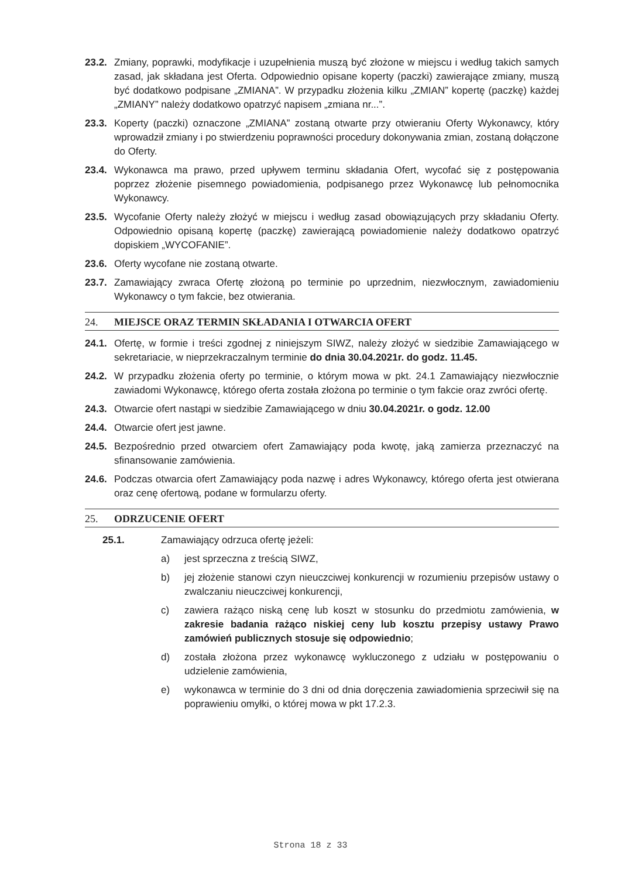23.2.
Zmiany, poprawki, modyfikacje i uzupełnienia muszą być złożone w miejscu i według takich samych zasad, jak składana jest Oferta. Odpowiednio opisane koperty (paczki) zawierające zmiany, muszą być dodatkowo podpisane „ZMIANA”. W przypadku złożenia kilku „ZMIAN” kopertę (paczkę) każdej „ZMIANY” należy dodatkowo opatrzyć napisem „zmiana nr...”.
23.3.
Koperty (paczki) oznaczone „ZMIANA” zostaną otwarte przy otwieraniu Oferty Wykonawcy, który wprowadził zmiany i po stwierdzeniu poprawności procedury dokonywania zmian, zostaną dołączone do Oferty.
23.4.
Wykonawca ma prawo, przed upływem terminu składania Ofert, wycofać się z postępowania poprzez złożenie pisemnego powiadomienia, podpisanego przez Wykonawcę lub pełnomocnika Wykonawcy.
23.5.
Wycofanie Oferty należy złożyć w miejscu i według zasad obowiązujących przy składaniu Oferty. Odpowiednio opisaną kopertę (paczkę) zawierającą powiadomienie należy dodatkowo opatrzyć dopiskiem „WYCOFANIE”.
23.6.
Oferty wycofane nie zostaną otwarte.
23.7.
Zamawiający zwraca Ofertę złożoną po terminie po uprzednim, niezwłocznym, zawiadomieniu Wykonawcy o tym fakcie, bez otwierania.
24. MIEJSCE ORAZ TERMIN SKŁADANIA I OTWARCIA OFERT
24.1.
Ofertę, w formie i treści zgodnej z niniejszym SIWZ, należy złożyć w siedzibie Zamawiającego w sekretariacie, w nieprzekraczalnym terminie do dnia 30.04.2021r. do godz. 11.45.
24.2.
W przypadku złożenia oferty po terminie, o którym mowa w pkt. 24.1 Zamawiający niezwłocznie zawiadomi Wykonawcę, którego oferta została złożona po terminie o tym fakcie oraz zwróci ofertę.
24.3.
Otwarcie ofert nastąpi w siedzibie Zamawiającego w dniu 30.04.2021r. o godz. 12.00
24.4.
Otwarcie ofert jest jawne.
24.5.
Bezpośrednio przed otwarciem ofert Zamawiający poda kwotę, jaką zamierza przeznaczyć na sfinansowanie zamówienia.
24.6.
Podczas otwarcia ofert Zamawiający poda nazwę i adres Wykonawcy, którego oferta jest otwierana oraz cenę ofertową, podane w formularzu oferty.
25. ODRZUCENIE OFERT
25.1. Zamawiający odrzuca ofertę jeżeli:
a) jest sprzeczna z treścią SIWZ,
b) jej złożenie stanowi czyn nieuczciwej konkurencji w rozumieniu przepisów ustawy o zwalczaniu nieuczciwej konkurencji,
c) zawiera rażąco niską cenę lub koszt w stosunku do przedmiotu zamówienia, w zakresie badania rażąco niskiej ceny lub kosztu przepisy ustawy Prawo zamówień publicznych stosuje się odpowiednio;
d) została złożona przez wykonawcę wykluczonego z udziału w postępowaniu o udzielenie zamówienia,
e) wykonawca w terminie do 3 dni od dnia doręczenia zawiadomienia sprzeciwił się na poprawieniu omyłki, o której mowa w pkt 17.2.3.
Strona 18 z 33